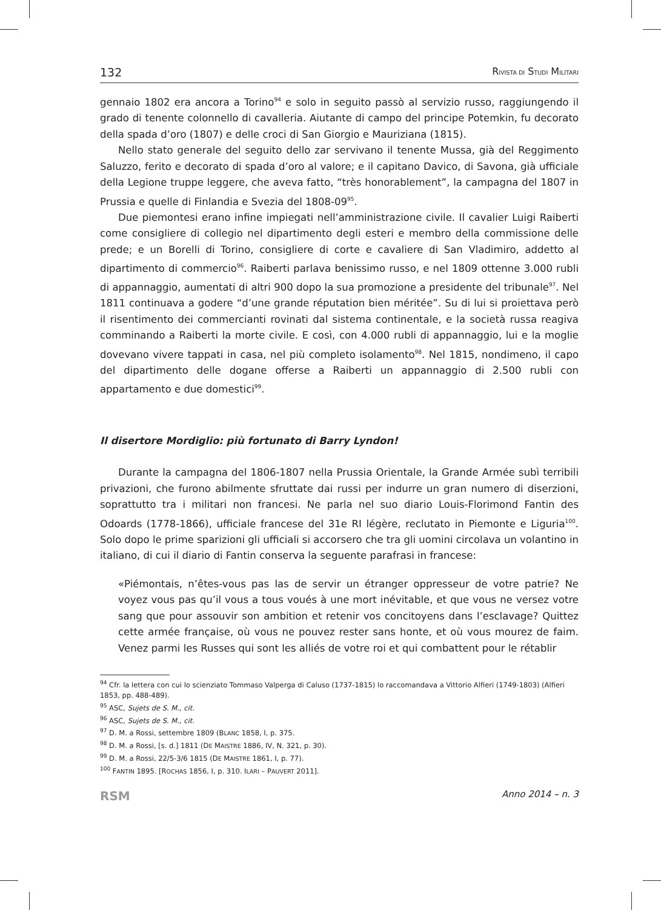132 RIVISTA DI STUDI MILITARI
gennaio 1802 era ancora a Torino<sup>94</sup> e solo in seguito passò al servizio russo, raggiungendo il grado di tenente colonnello di cavalleria. Aiutante di campo del principe Potemkin, fu decorato della spada d’oro (1807) e delle croci di San Giorgio e Mauriziana (1815).
Nello stato generale del seguito dello zar servivano il tenente Mussa, già del Reggimento Saluzzo, ferito e decorato di spada d’oro al valore; e il capitano Davico, di Savona, già ufficiale della Legione truppe leggere, che aveva fatto, “très honorablement”, la campagna del 1807 in Prussia e quelle di Finlandia e Svezia del 1808-09<sup>95</sup>.
Due piemontesi erano infine impiegati nell’amministrazione civile. Il cavalier Luigi Raiberti come consigliere di collegio nel dipartimento degli esteri e membro della commissione delle prede; e un Borelli di Torino, consigliere di corte e cavaliere di San Vladimiro, addetto al dipartimento di commercio<sup>96</sup>. Raiberti parlava benissimo russo, e nel 1809 ottenne 3.000 rubli di appannaggio, aumentati di altri 900 dopo la sua promozione a presidente del tribunale<sup>97</sup>. Nel 1811 continuava a godere “d’une grande réputation bien méritée”. Su di lui si proiettava però il risentimento dei commercianti rovinati dal sistema continentale, e la società russa reagiva comminando a Raiberti la morte civile. E così, con 4.000 rubli di appannaggio, lui e la moglie dovevano vivere tappati in casa, nel più completo isolamento<sup>98</sup>. Nel 1815, nondimeno, il capo del dipartimento delle dogane offerse a Raiberti un appannaggio di 2.500 rubli con appartamento e due domestici<sup>99</sup>.
Il disertore Mordiglio: più fortunato di Barry Lyndon!
Durante la campagna del 1806-1807 nella Prussia Orientale, la Grande Armée subì terribili privazioni, che furono abilmente sfruttate dai russi per indurre un gran numero di diserzioni, soprattutto tra i militari non francesi. Ne parla nel suo diario Louis-Florimond Fantin des Odoards (1778-1866), ufficiale francese del 31e RI légère, reclutato in Piemonte e Liguria<sup>100</sup>. Solo dopo le prime sparizioni gli ufficiali si accorsero che tra gli uomini circolava un volantino in italiano, di cui il diario di Fantin conserva la seguente parafrasi in francese:
«Piémontais, n’êtes-vous pas las de servir un étranger oppresseur de votre patrie? Ne voyez vous pas qu’il vous a tous voués à une mort inévitable, et que vous ne versez votre sang que pour assouvir son ambition et retenir vos concitoyens dans l’esclavage? Quittez cette armée française, où vous ne pouvez rester sans honte, et où vous mourez de faim. Venez parmi les Russes qui sont les alliés de votre roi et qui combattent pour le rétablir
<sup>94</sup> Cfr. la lettera con cui lo scienziato Tommaso Valperga di Caluso (1737-1815) lo raccomandava a Vittorio Alfieri (1749-1803) (Alfieri 1853, pp. 488-489).
<sup>95</sup> ASC, Sujets de S. M., cit.
<sup>96</sup> ASC, Sujets de S. M., cit.
<sup>97</sup> D. M. a Rossi, settembre 1809 (BLANC 1858, I, p. 375.
<sup>98</sup> D. M. a Rossi, [s. d.] 1811 (DE MAISTRE 1886, IV, N. 321, p. 30).
<sup>99</sup> D. M. a Rossi, 22/5-3/6 1815 (DE MAISTRE 1861, I, p. 77).
<sup>100</sup> FANTIN 1895. [ROCHAS 1856, I, p. 310. ILARI – PAUVERT 2011].
RSM Anno 2014 – n. 3